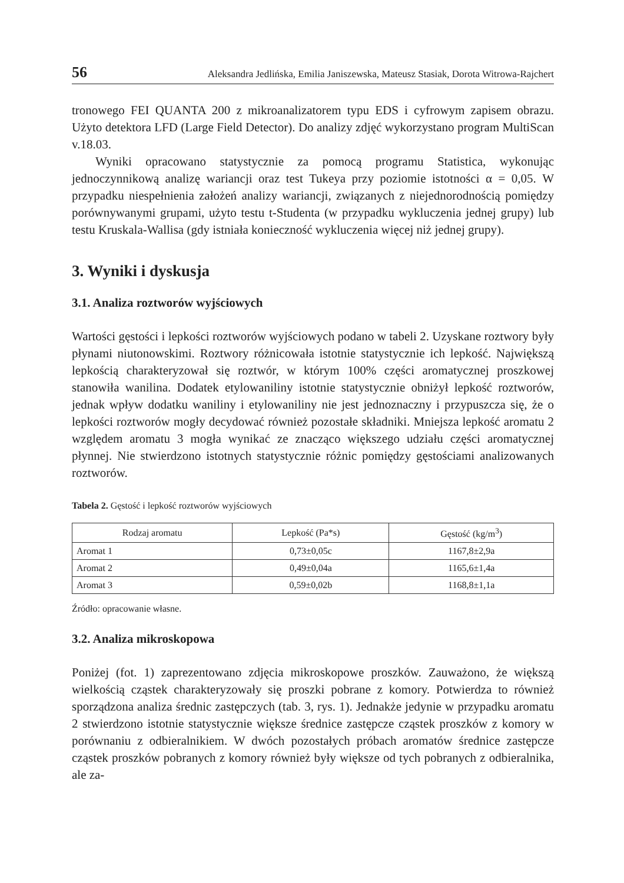56 Aleksandra Jedlińska, Emilia Janiszewska, Mateusz Stasiak, Dorota Witrowa-Rajchert
tronowego FEI QUANTA 200 z mikroanalizatorem typu EDS i cyfrowym zapisem obrazu. Użyto detektora LFD (Large Field Detector). Do analizy zdjęć wykorzystano program MultiScan v.18.03.
Wyniki opracowano statystycznie za pomocą programu Statistica, wykonując jednoczynnikową analizę wariancji oraz test Tukeya przy poziomie istotności α = 0,05. W przypadku niespełnienia założeń analizy wariancji, związanych z niejednorodnością pomiędzy porównywanymi grupami, użyto testu t-Studenta (w przypadku wykluczenia jednej grupy) lub testu Kruskala-Wallisa (gdy istniała konieczność wykluczenia więcej niż jednej grupy).
3. Wyniki i dyskusja
3.1. Analiza roztworów wyjściowych
Wartości gęstości i lepkości roztworów wyjściowych podano w tabeli 2. Uzyskane roztwory były płynami niutonowskimi. Roztwory różnicowała istotnie statystycznie ich lepkość. Największą lepkością charakteryzował się roztwór, w którym 100% części aromatycznej proszkowej stanowiła wanilina. Dodatek etylowaniliny istotnie statystycznie obniżył lepkość roztworów, jednak wpływ dodatku waniliny i etylowaniliny nie jest jednoznaczny i przypuszcza się, że o lepkości roztworów mogły decydować również pozostałe składniki. Mniejsza lepkość aromatu 2 względem aromatu 3 mogła wynikać ze znacząco większego udziału części aromatycznej płynnej. Nie stwierdzono istotnych statystycznie różnic pomiędzy gęstościami analizowanych roztworów.
Tabela 2. Gęstość i lepkość roztworów wyjściowych
| Rodzaj aromatu | Lepkość (Pa*s) | Gęstość (kg/m<sup>3</sup>) |
| --- | --- | --- |
| Aromat 1 | 0,73±0,05c | 1167,8±2,9a |
| Aromat 2 | 0,49±0,04a | 1165,6±1,4a |
| Aromat 3 | 0,59±0,02b | 1168,8±1,1a |
Źródło: opracowanie własne.
3.2. Analiza mikroskopowa
Poniżej (fot. 1) zaprezentowano zdjęcia mikroskopowe proszków. Zauważono, że większą wielkością cząstek charakteryzowały się proszki pobrane z komory. Potwierdza to również sporządzona analiza średnic zastępczych (tab. 3, rys. 1). Jednakże jedynie w przypadku aromatu 2 stwierdzono istotnie statystycznie większe średnice zastępcze cząstek proszków z komory w porównaniu z odbieralnikiem. W dwóch pozostałych próbach aromatów średnice zastępcze cząstek proszków pobranych z komory również były większe od tych pobranych z odbieralnika, ale za-